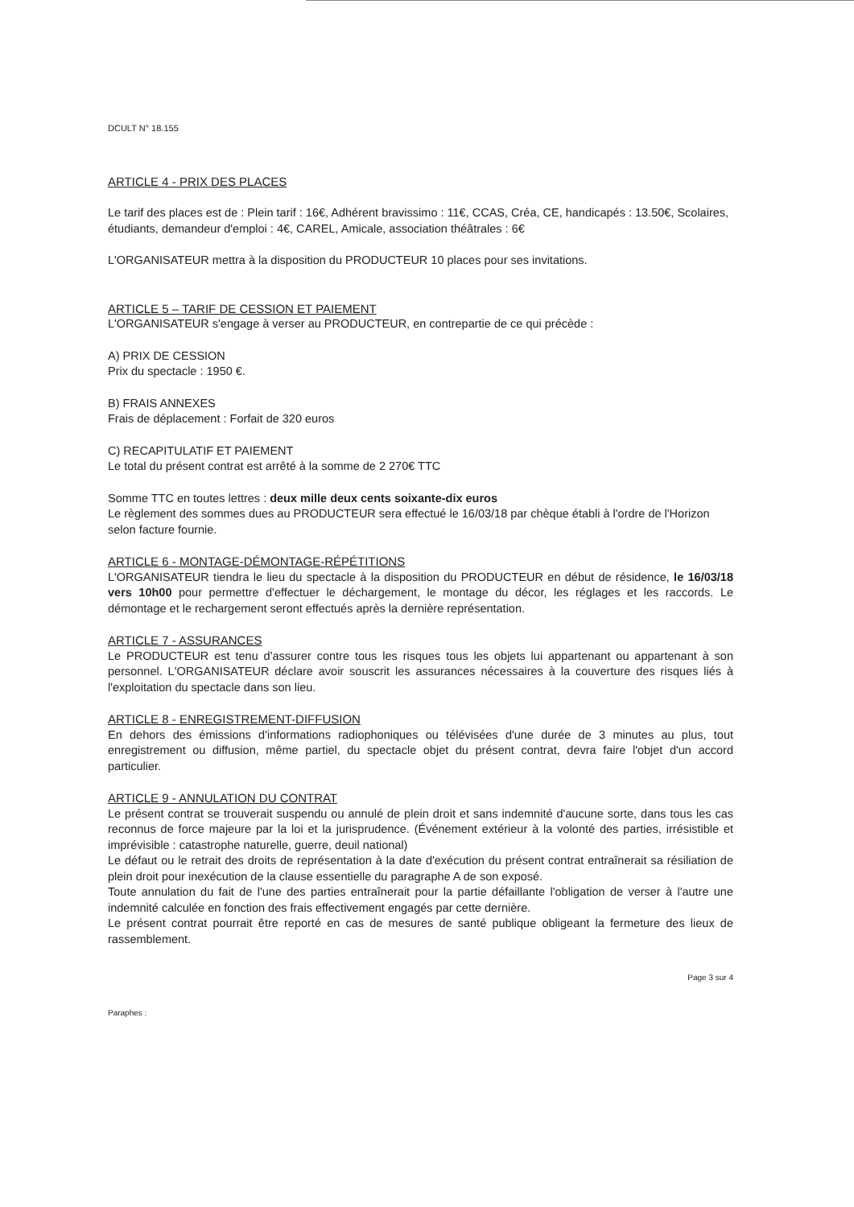DCULT N° 18.155
ARTICLE 4 - PRIX DES PLACES
Le tarif des places est de : Plein tarif : 16€, Adhérent bravissimo : 11€, CCAS, Créa, CE, handicapés : 13.50€, Scolaires, étudiants, demandeur d'emploi : 4€, CAREL, Amicale, association théâtrales : 6€
L'ORGANISATEUR mettra à la disposition du PRODUCTEUR 10 places pour ses invitations.
ARTICLE 5 – TARIF DE CESSION ET PAIEMENT
L'ORGANISATEUR s'engage à verser au PRODUCTEUR, en contrepartie de ce qui précède :
A) PRIX DE CESSION
Prix du spectacle : 1950 €.
B) FRAIS ANNEXES
Frais de déplacement : Forfait de 320 euros
C) RECAPITULATIF ET PAIEMENT
Le total du présent contrat est arrêté à la somme de 2 270€ TTC
Somme TTC en toutes lettres : deux mille deux cents soixante-dix euros
Le règlement des sommes dues au PRODUCTEUR sera effectué le 16/03/18 par chèque établi à l'ordre de l'Horizon selon facture fournie.
ARTICLE 6 - MONTAGE-DÉMONTAGE-RÉPÉTITIONS
L'ORGANISATEUR tiendra le lieu du spectacle à la disposition du PRODUCTEUR en début de résidence, le 16/03/18 vers 10h00 pour permettre d'effectuer le déchargement, le montage du décor, les réglages et les raccords. Le démontage et le rechargement seront effectués après la dernière représentation.
ARTICLE 7 - ASSURANCES
Le PRODUCTEUR est tenu d'assurer contre tous les risques tous les objets lui appartenant ou appartenant à son personnel. L'ORGANISATEUR déclare avoir souscrit les assurances nécessaires à la couverture des risques liés à l'exploitation du spectacle dans son lieu.
ARTICLE 8 - ENREGISTREMENT-DIFFUSION
En dehors des émissions d'informations radiophoniques ou télévisées d'une durée de 3 minutes au plus, tout enregistrement ou diffusion, même partiel, du spectacle objet du présent contrat, devra faire l'objet d'un accord particulier.
ARTICLE 9 - ANNULATION DU CONTRAT
Le présent contrat se trouverait suspendu ou annulé de plein droit et sans indemnité d'aucune sorte, dans tous les cas reconnus de force majeure par la loi et la jurisprudence. (Événement extérieur à la volonté des parties, irrésistible et imprévisible : catastrophe naturelle, guerre, deuil national)
Le défaut ou le retrait des droits de représentation à la date d'exécution du présent contrat entraînerait sa résiliation de plein droit pour inexécution de la clause essentielle du paragraphe A de son exposé.
Toute annulation du fait de l'une des parties entraînerait pour la partie défaillante l'obligation de verser à l'autre une indemnité calculée en fonction des frais effectivement engagés par cette dernière.
Le présent contrat pourrait être reporté en cas de mesures de santé publique obligeant la fermeture des lieux de rassemblement.
Page 3 sur 4
Paraphes :